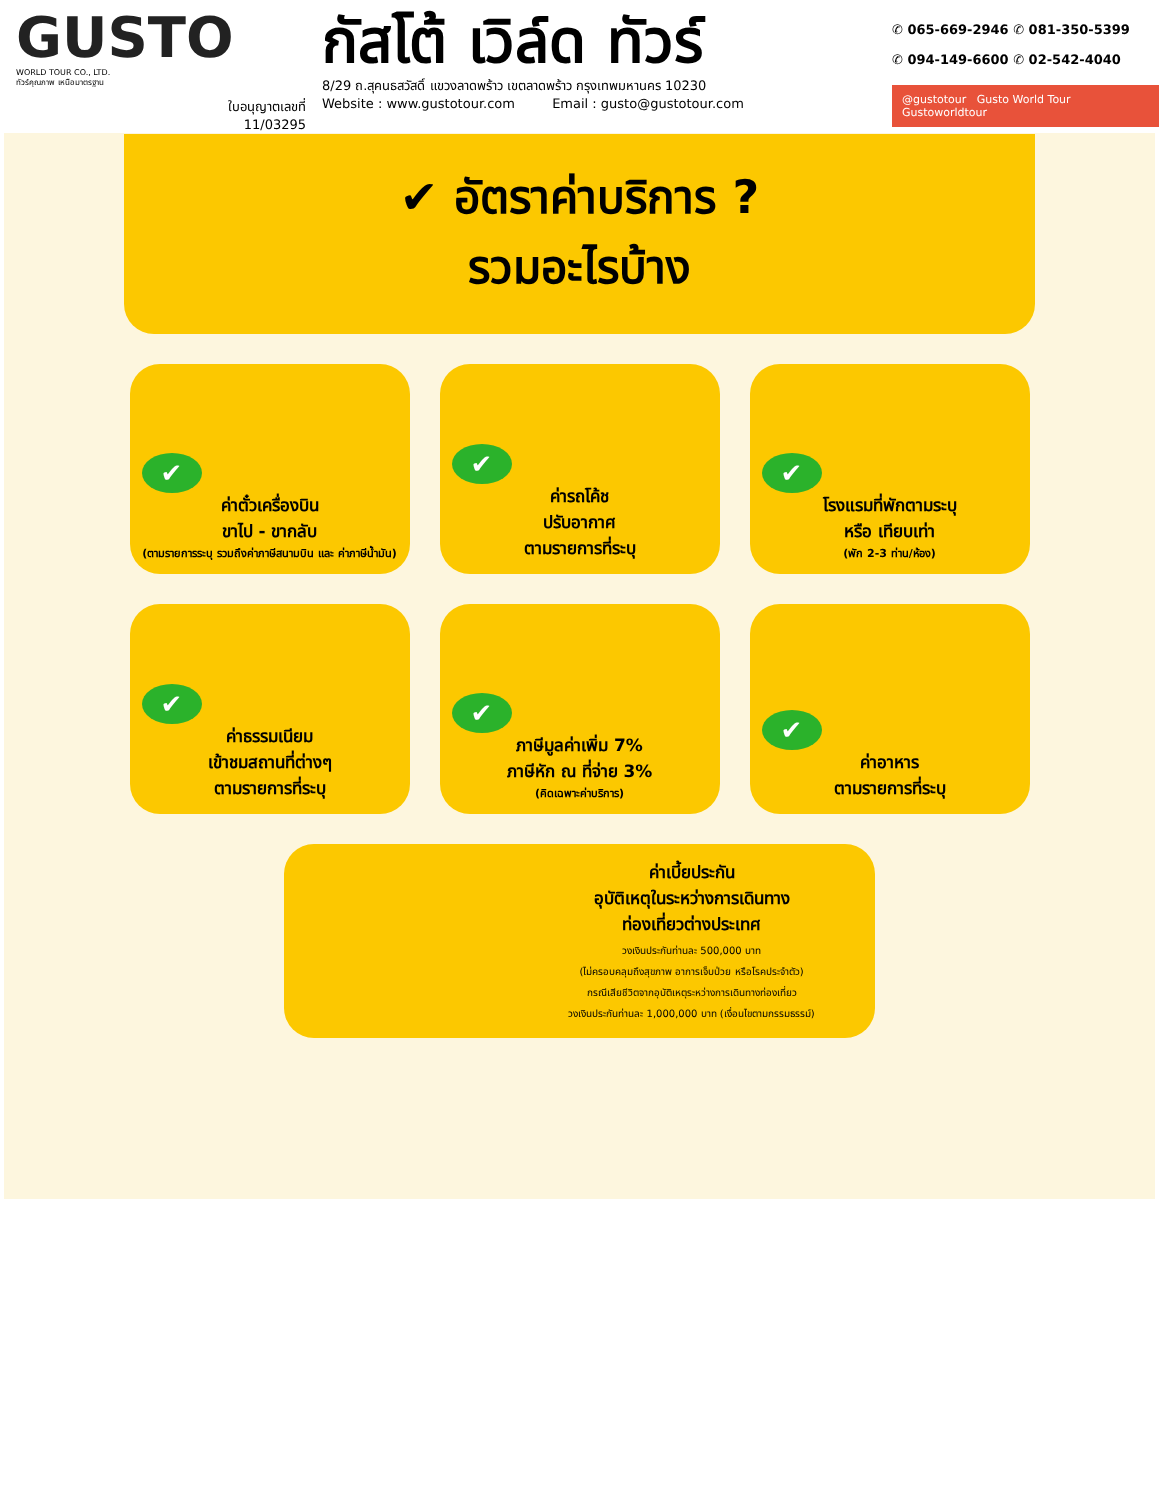GUSTO
WORLD TOUR CO., LTD.
ทัวร์คุณภาพ เหนือมาตรฐาน
ใบอนุญาตเลขที่
11/03295
กัสโต้ เวิล์ด ทัวร์
8/29 ถ.สุคนธสวัสดิ์ แขวงลาดพร้าว เขตลาดพร้าว กรุงเทพมหานคร 10230
Website : www.gustotour.com Email : gusto@gustotour.com
✆ 065-669-2946 ✆ 081-350-5399
✆ 094-149-6600 ✆ 02-542-4040
@gustotour Gusto World Tour Gustoworldtour
✔ อัตราค่าบริการ ?
รวมอะไรบ้าง
✔
ค่าตั๋วเครื่องบิน
ขาไป - ขากลับ
(ตามรายการระบุ รวมถึงค่าภาษีสนามบิน และ ค่าภาษีน้ำมัน)
✔
ค่ารถโค้ช
ปรับอากาศ
ตามรายการที่ระบุ
✔
โรงแรมที่พักตามระบุ
หรือ เทียบเท่า
(พัก 2-3 ท่าน/ห้อง)
✔
ค่าธรรมเนียม
เข้าชมสถานที่ต่างๆ
ตามรายการที่ระบุ
✔
ภาษีมูลค่าเพิ่ม 7%
ภาษีหัก ณ ที่จ่าย 3%
(คิดเฉพาะค่าบริการ)
✔
ค่าอาหาร
ตามรายการที่ระบุ
ค่าเบี้ยประกัน
อุบัติเหตุในระหว่างการเดินทาง
ท่องเที่ยวต่างประเทศ
วงเงินประกันท่านละ 500,000 บาท
(ไม่ครอบคลุมถึงสุขภาพ อาการเจ็บป่วย หรือโรคประจำตัว)
กรณีเสียชีวิตจากอุบัติเหตุระหว่างการเดินทางท่องเที่ยว
วงเงินประกันท่านละ 1,000,000 บาท (เงื่อนไขตามกรรมธรรม์)